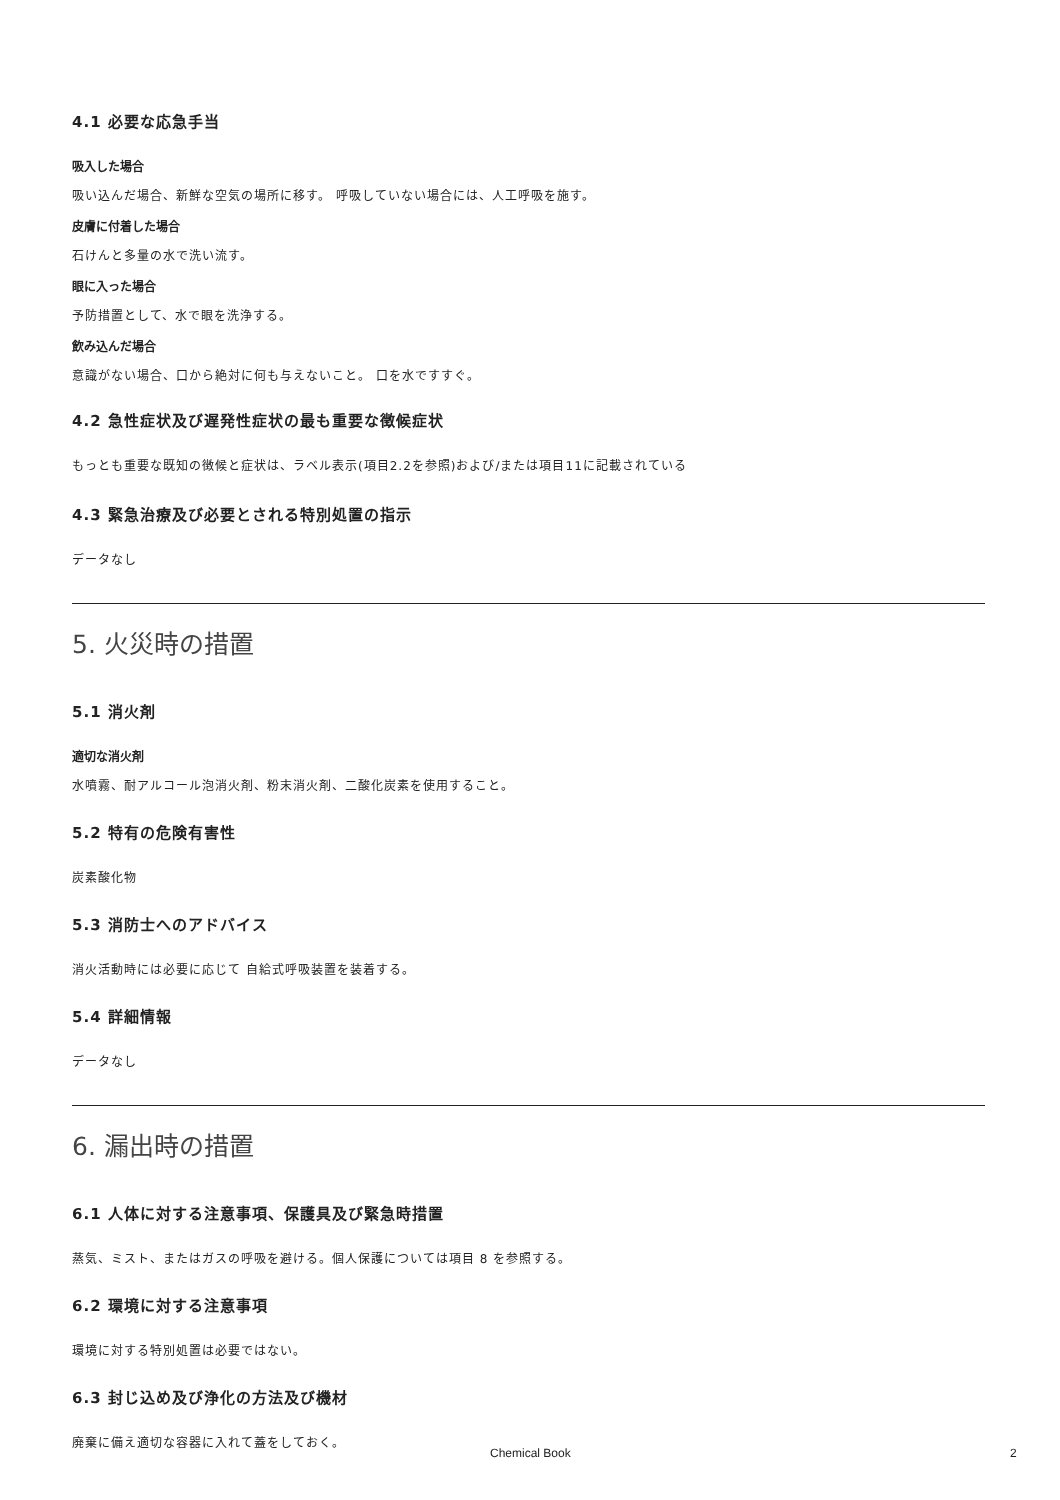4.1 必要な応急手当
吸入した場合
吸い込んだ場合、新鮮な空気の場所に移す。 呼吸していない場合には、人工呼吸を施す。
皮膚に付着した場合
石けんと多量の水で洗い流す。
眼に入った場合
予防措置として、水で眼を洗浄する。
飲み込んだ場合
意識がない場合、口から絶対に何も与えないこと。 口を水ですすぐ。
4.2 急性症状及び遅発性症状の最も重要な徴候症状
もっとも重要な既知の徴候と症状は、ラベル表示(項目2.2を参照)および/または項目11に記載されている
4.3 緊急治療及び必要とされる特別処置の指示
データなし
5. 火災時の措置
5.1 消火剤
適切な消火剤
水噴霧、耐アルコール泡消火剤、粉末消火剤、二酸化炭素を使用すること。
5.2 特有の危険有害性
炭素酸化物
5.3 消防士へのアドバイス
消火活動時には必要に応じて 自給式呼吸装置を装着する。
5.4 詳細情報
データなし
6. 漏出時の措置
6.1 人体に対する注意事項、保護具及び緊急時措置
蒸気、ミスト、またはガスの呼吸を避ける。個人保護については項目 8 を参照する。
6.2 環境に対する注意事項
環境に対する特別処置は必要ではない。
6.3 封じ込め及び浄化の方法及び機材
廃棄に備え適切な容器に入れて蓋をしておく。
Chemical Book 2